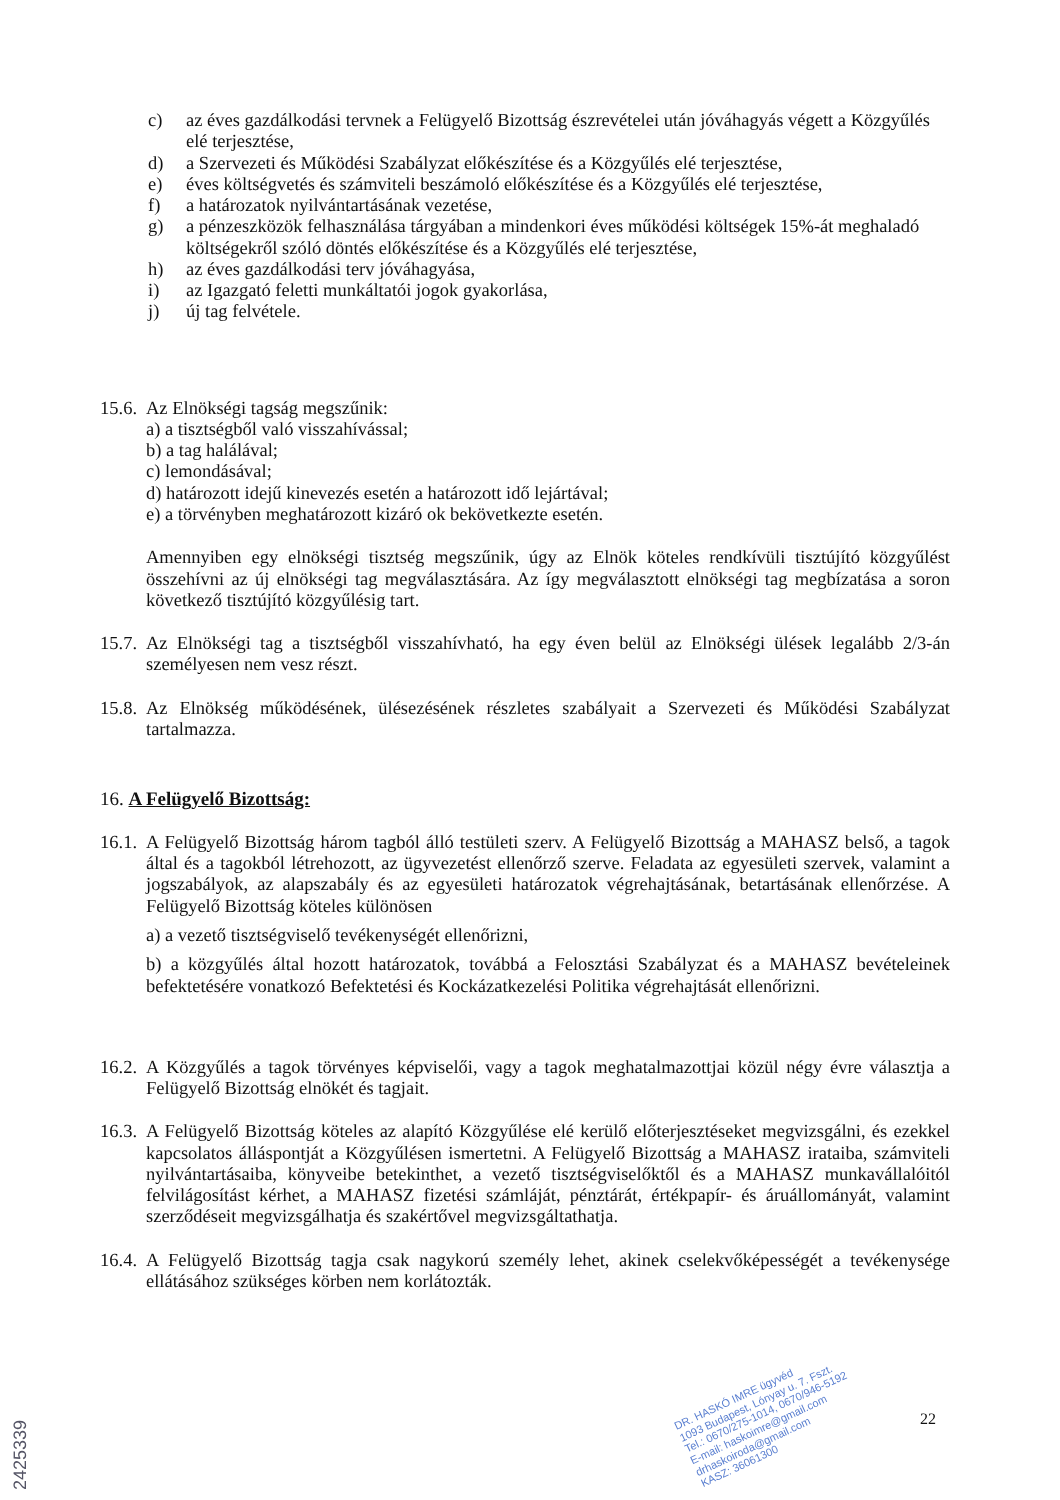c) az éves gazdálkodási tervnek a Felügyelő Bizottság észrevételei után jóváhagyás végett a Közgyűlés elé terjesztése,
d) a Szervezeti és Működési Szabályzat előkészítése és a Közgyűlés elé terjesztése,
e) éves költségvetés és számviteli beszámoló előkészítése és a Közgyűlés elé terjesztése,
f) a határozatok nyilvántartásának vezetése,
g) a pénzeszközök felhasználása tárgyában a mindenkori éves működési költségek 15%-át meghaladó költségekről szóló döntés előkészítése és a Közgyűlés elé terjesztése,
h) az éves gazdálkodási terv jóváhagyása,
i) az Igazgató feletti munkáltatói jogok gyakorlása,
j) új tag felvétele.
15.6.
Az Elnökségi tagság megszűnik:
a) a tisztségből való visszahívással;
b) a tag halálával;
c) lemondásával;
d) határozott idejű kinevezés esetén a határozott idő lejártával;
e) a törvényben meghatározott kizáró ok bekövetkezte esetén.
Amennyiben egy elnökségi tisztség megszűnik, úgy az Elnök köteles rendkívüli tisztújító közgyűlést összehívni az új elnökségi tag megválasztására. Az így megválasztott elnökségi tag megbízatása a soron következő tisztújító közgyűlésig tart.
15.7.
Az Elnökségi tag a tisztségből visszahívható, ha egy éven belül az Elnökségi ülések legalább 2/3-án személyesen nem vesz részt.
15.8.
Az Elnökség működésének, ülésezésének részletes szabályait a Szervezeti és Működési Szabályzat tartalmazza.
16. A Felügyelő Bizottság:
16.1.
A Felügyelő Bizottság három tagból álló testületi szerv. A Felügyelő Bizottság a MAHASZ belső, a tagok által és a tagokból létrehozott, az ügyvezetést ellenőrző szerve. Feladata az egyesületi szervek, valamint a jogszabályok, az alapszabály és az egyesületi határozatok végrehajtásának, betartásának ellenőrzése. A Felügyelő Bizottság köteles különösen
a) a vezető tisztségviselő tevékenységét ellenőrizni,
b) a közgyűlés által hozott határozatok, továbbá a Felosztási Szabályzat és a MAHASZ bevételeinek befektetésére vonatkozó Befektetési és Kockázatkezelési Politika végrehajtását ellenőrizni.
16.2.
A Közgyűlés a tagok törvényes képviselői, vagy a tagok meghatalmazottjai közül négy évre választja a Felügyelő Bizottság elnökét és tagjait.
16.3.
A Felügyelő Bizottság köteles az alapító Közgyűlése elé kerülő előterjesztéseket megvizsgálni, és ezekkel kapcsolatos álláspontját a Közgyűlésen ismertetni. A Felügyelő Bizottság a MAHASZ irataiba, számviteli nyilvántartásaiba, könyveibe betekinthet, a vezető tisztségviselőktől és a MAHASZ munkavállalóitól felvilágosítást kérhet, a MAHASZ fizetési számláját, pénztárát, értékpapír- és áruállományát, valamint szerződéseit megvizsgálhatja és szakértővel megvizsgáltathatja.
16.4.
A Felügyelő Bizottság tagja csak nagykorú személy lehet, akinek cselekvőképességét a tevékenysége ellátásához szükséges körben nem korlátozták.
22
2425339
DR. HASKÓ IMRE ügyvéd
1093 Budapest, Lónyay u. 7. Fszt.
Tel.: 0670/275-1014, 0670/946-5192
E-mail: haskoimre@gmail.com
drhaskoiroda@gmail.com
KASZ: 36061300